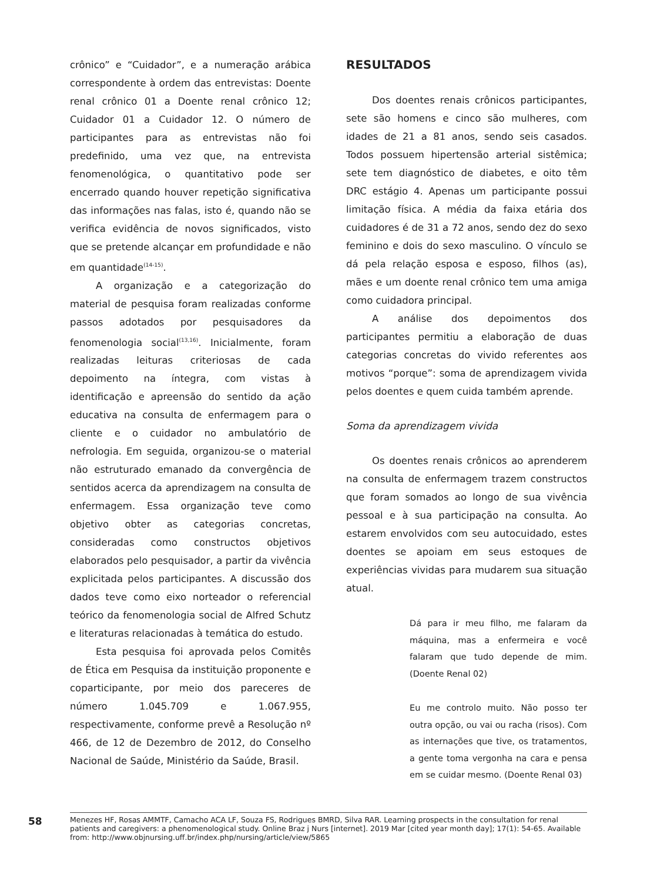crônico” e “Cuidador”, e a numeração arábica correspondente à ordem das entrevistas: Doente renal crônico 01 a Doente renal crônico 12; Cuidador 01 a Cuidador 12. O número de participantes para as entrevistas não foi predefinido, uma vez que, na entrevista fenomenológica, o quantitativo pode ser encerrado quando houver repetição significativa das informações nas falas, isto é, quando não se verifica evidência de novos significados, visto que se pretende alcançar em profundidade e não em quantidade<sup>(14-15)</sup>.
A organização e a categorização do material de pesquisa foram realizadas conforme passos adotados por pesquisadores da fenomenologia social<sup>(13,16)</sup>. Inicialmente, foram realizadas leituras criteriosas de cada depoimento na íntegra, com vistas à identificação e apreensão do sentido da ação educativa na consulta de enfermagem para o cliente e o cuidador no ambulatório de nefrologia. Em seguida, organizou-se o material não estruturado emanado da convergência de sentidos acerca da aprendizagem na consulta de enfermagem. Essa organização teve como objetivo obter as categorias concretas, consideradas como constructos objetivos elaborados pelo pesquisador, a partir da vivência explicitada pelos participantes. A discussão dos dados teve como eixo norteador o referencial teórico da fenomenologia social de Alfred Schutz e literaturas relacionadas à temática do estudo.
Esta pesquisa foi aprovada pelos Comitês de Ética em Pesquisa da instituição proponente e coparticipante, por meio dos pareceres de número 1.045.709 e 1.067.955, respectivamente, conforme prevê a Resolução nº 466, de 12 de Dezembro de 2012, do Conselho Nacional de Saúde, Ministério da Saúde, Brasil.
RESULTADOS
Dos doentes renais crônicos participantes, sete são homens e cinco são mulheres, com idades de 21 a 81 anos, sendo seis casados. Todos possuem hipertensão arterial sistêmica; sete tem diagnóstico de diabetes, e oito têm DRC estágio 4. Apenas um participante possui limitação física. A média da faixa etária dos cuidadores é de 31 a 72 anos, sendo dez do sexo feminino e dois do sexo masculino. O vínculo se dá pela relação esposa e esposo, filhos (as), mães e um doente renal crônico tem uma amiga como cuidadora principal.
A análise dos depoimentos dos participantes permitiu a elaboração de duas categorias concretas do vivido referentes aos motivos “porque”: soma de aprendizagem vivida pelos doentes e quem cuida também aprende.
Soma da aprendizagem vivida
Os doentes renais crônicos ao aprenderem na consulta de enfermagem trazem constructos que foram somados ao longo de sua vivência pessoal e à sua participação na consulta. Ao estarem envolvidos com seu autocuidado, estes doentes se apoiam em seus estoques de experiências vividas para mudarem sua situação atual.
Dá para ir meu filho, me falaram da máquina, mas a enfermeira e você falaram que tudo depende de mim. (Doente Renal 02)
Eu me controlo muito. Não posso ter outra opção, ou vai ou racha (risos). Com as internações que tive, os tratamentos, a gente toma vergonha na cara e pensa em se cuidar mesmo. (Doente Renal 03)
58
Menezes HF, Rosas AMMTF, Camacho ACA LF, Souza FS, Rodrigues BMRD, Silva RAR. Learning prospects in the consultation for renal patients and caregivers: a phenomenological study. Online Braz j Nurs [internet]. 2019 Mar [cited year month day]; 17(1): 54-65. Available from: http://www.objnursing.uff.br/index.php/nursing/article/view/5865